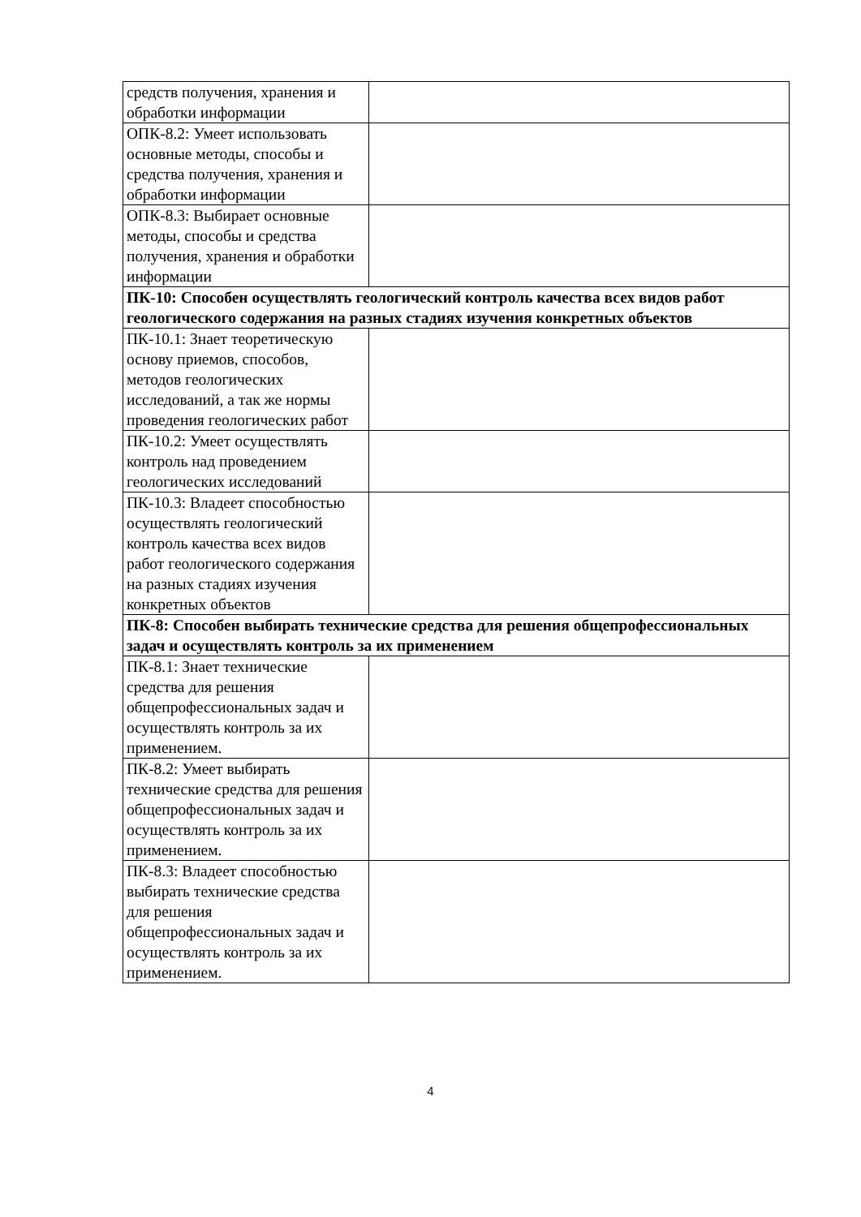| средств получения, хранения и обработки информации | |
| ОПК-8.2: Умеет использовать основные методы, способы и средства получения, хранения и обработки информации | |
| ОПК-8.3: Выбирает основные методы, способы и средства получения, хранения и обработки информации | |
| ПК-10: Способен осуществлять геологический контроль качества всех видов работ геологического содержания на разных стадиях изучения конкретных объектов | |
| ПК-10.1: Знает теоретическую основу приемов, способов, методов геологических исследований, а так же нормы проведения геологических работ | |
| ПК-10.2: Умеет осуществлять контроль над проведением геологических исследований | |
| ПК-10.3: Владеет способностью осуществлять геологический контроль качества всех видов работ геологического содержания на разных стадиях изучения конкретных объектов | |
| ПК-8: Способен выбирать технические средства для решения общепрофессиональных задач и осуществлять контроль за их применением | |
| ПК-8.1: Знает технические средства для решения общепрофессиональных задач и осуществлять контроль за их применением. | |
| ПК-8.2: Умеет выбирать технические средства для решения общепрофессиональных задач и осуществлять контроль за их применением. | |
| ПК-8.3: Владеет способностью выбирать технические средства для решения общепрофессиональных задач и осуществлять контроль за их применением. | |
4